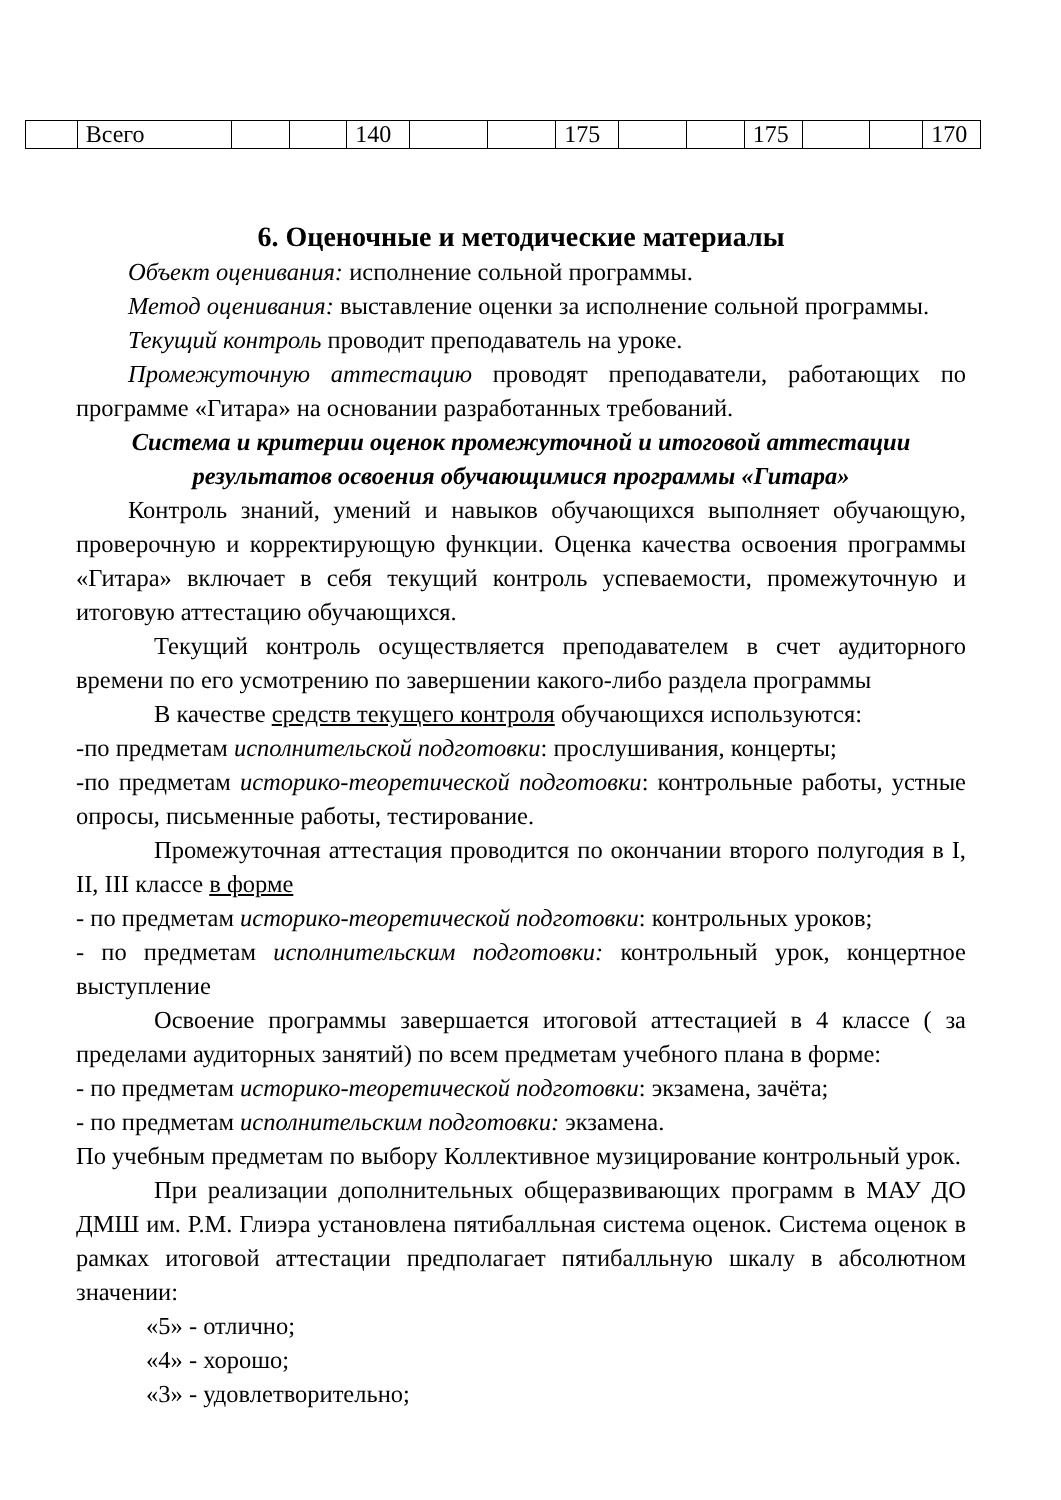| | Всего | | | 140 | | | 175 | | | 175 | | | 170 |
6. Оценочные и методические материалы
Объект оценивания: исполнение сольной программы.
Метод оценивания: выставление оценки за исполнение сольной программы.
Текущий контроль проводит преподаватель на уроке.
Промежуточную аттестацию проводят преподаватели, работающих по программе «Гитара» на основании разработанных требований.
Система и критерии оценок промежуточной и итоговой аттестации
результатов освоения обучающимися программы «Гитара»
Контроль знаний, умений и навыков обучающихся выполняет обучающую, проверочную и корректирующую функции. Оценка качества освоения программы «Гитара» включает в себя текущий контроль успеваемости, промежуточную и итоговую аттестацию обучающихся.
Текущий контроль осуществляется преподавателем в счет аудиторного времени по его усмотрению по завершении какого-либо раздела программы
В качестве средств текущего контроля обучающихся используются:
-по предметам исполнительской подготовки: прослушивания, концерты;
-по предметам историко-теоретической подготовки: контрольные работы, устные опросы, письменные работы, тестирование.
Промежуточная аттестация проводится по окончании второго полугодия в I, II, III классе в форме
- по предметам историко-теоретической подготовки: контрольных уроков;
- по предметам исполнительским подготовки: контрольный урок, концертное выступление
Освоение программы завершается итоговой аттестацией в 4 классе ( за пределами аудиторных занятий) по всем предметам учебного плана в форме:
- по предметам историко-теоретической подготовки: экзамена, зачёта;
- по предметам исполнительским подготовки: экзамена.
По учебным предметам по выбору Коллективное музицирование контрольный урок.
При реализации дополнительных общеразвивающих программ в МАУ ДО ДМШ им. Р.М. Глиэра установлена пятибалльная система оценок. Система оценок в рамках итоговой аттестации предполагает пятибалльную шкалу в абсолютном значении:
«5» - отлично;
«4» - хорошо;
«3» - удовлетворительно;